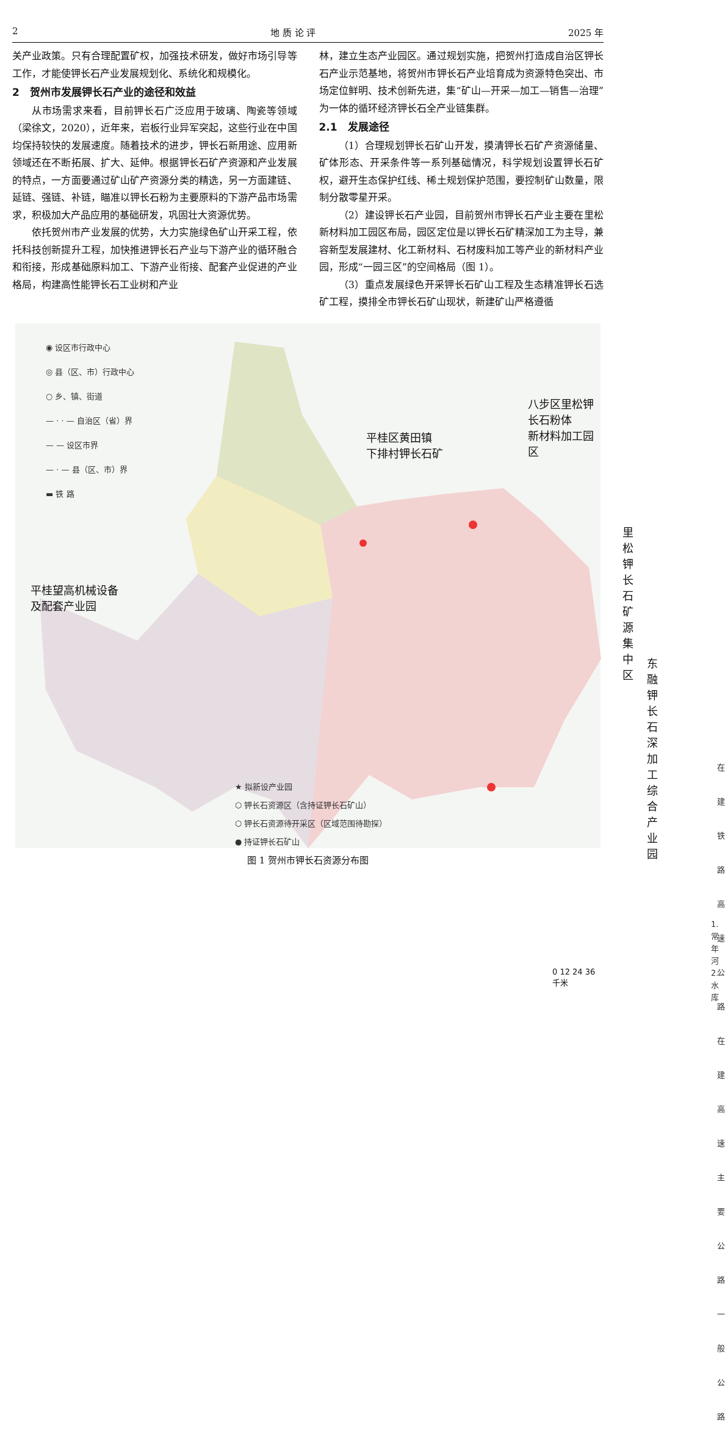2 地 质 论 评 2025 年
关产业政策。只有合理配置矿权，加强技术研发，做好市场引导等工作，才能使钾长石产业发展规划化、系统化和规模化。
2　贺州市发展钾长石产业的途径和效益
从市场需求来看，目前钾长石广泛应用于玻璃、陶瓷等领域（梁徐文，2020），近年来，岩板行业异军突起，这些行业在中国均保持较快的发展速度。随着技术的进步，钾长石新用途、应用新领域还在不断拓展、扩大、延伸。根据钾长石矿产资源和产业发展的特点，一方面要通过矿山矿产资源分类的精选，另一方面建链、延链、强链、补链，瞄准以钾长石粉为主要原料的下游产品市场需求，积极加大产品应用的基础研发，巩固壮大资源优势。
依托贺州市产业发展的优势，大力实施绿色矿山开采工程，依托科技创新提升工程，加快推进钾长石产业与下游产业的循环融合和衔接，形成基础原料加工、下游产业衔接、配套产业促进的产业格局，构建高性能钾长石工业树和产业
林，建立生态产业园区。通过规划实施，把贺州打造成自治区钾长石产业示范基地，将贺州市钾长石产业培育成为资源特色突出、市场定位鲜明、技术创新先进，集“矿山—开采—加工—销售—治理”为一体的循环经济钾长石全产业链集群。
2.1　发展途径
（1）合理规划钾长石矿山开发，摸清钾长石矿产资源储量、矿体形态、开采条件等一系列基础情况，科学规划设置钾长石矿权，避开生态保护红线、稀土规划保护范围，要控制矿山数量，限制分散零星开采。
（2）建设钾长石产业园，目前贺州市钾长石产业主要在里松新材料加工园区布局，园区定位是以钾长石矿精深加工为主导，兼容新型发展建材、化工新材料、石材废料加工等产业的新材料产业园，形成“一园三区”的空间格局（图 1）。
（3）重点发展绿色开采钾长石矿山工程及生态精准钾长石选矿工程，摸排全市钾长石矿山现状，新建矿山严格遵循
◉ 设区市行政中心
◎ 县（区、市）行政中心
○ 乡、镇、街道
— · · — 自治区（省）界
— — 设区市界
— · — 县（区、市）界
▬ 铁 路
八步区里松钾长石粉体
新材料加工园区
平桂区黄田镇
下排村钾长石矿
里松钾长石矿源集中区
平桂望高机械设备
及配套产业园
东融钾长石深加工
综合产业园
在建铁路
高速公路
在建高速
主要公路
一般公路
1.常年河
2.水库
★ 拟新设产业园
⬡ 钾长石资源区（含持证钾长石矿山）
⬡ 钾长石资源待开采区（区域范围待勘探）
● 持证钾长石矿山
0 12 24 36 千米
图 1 贺州市钾长石资源分布图